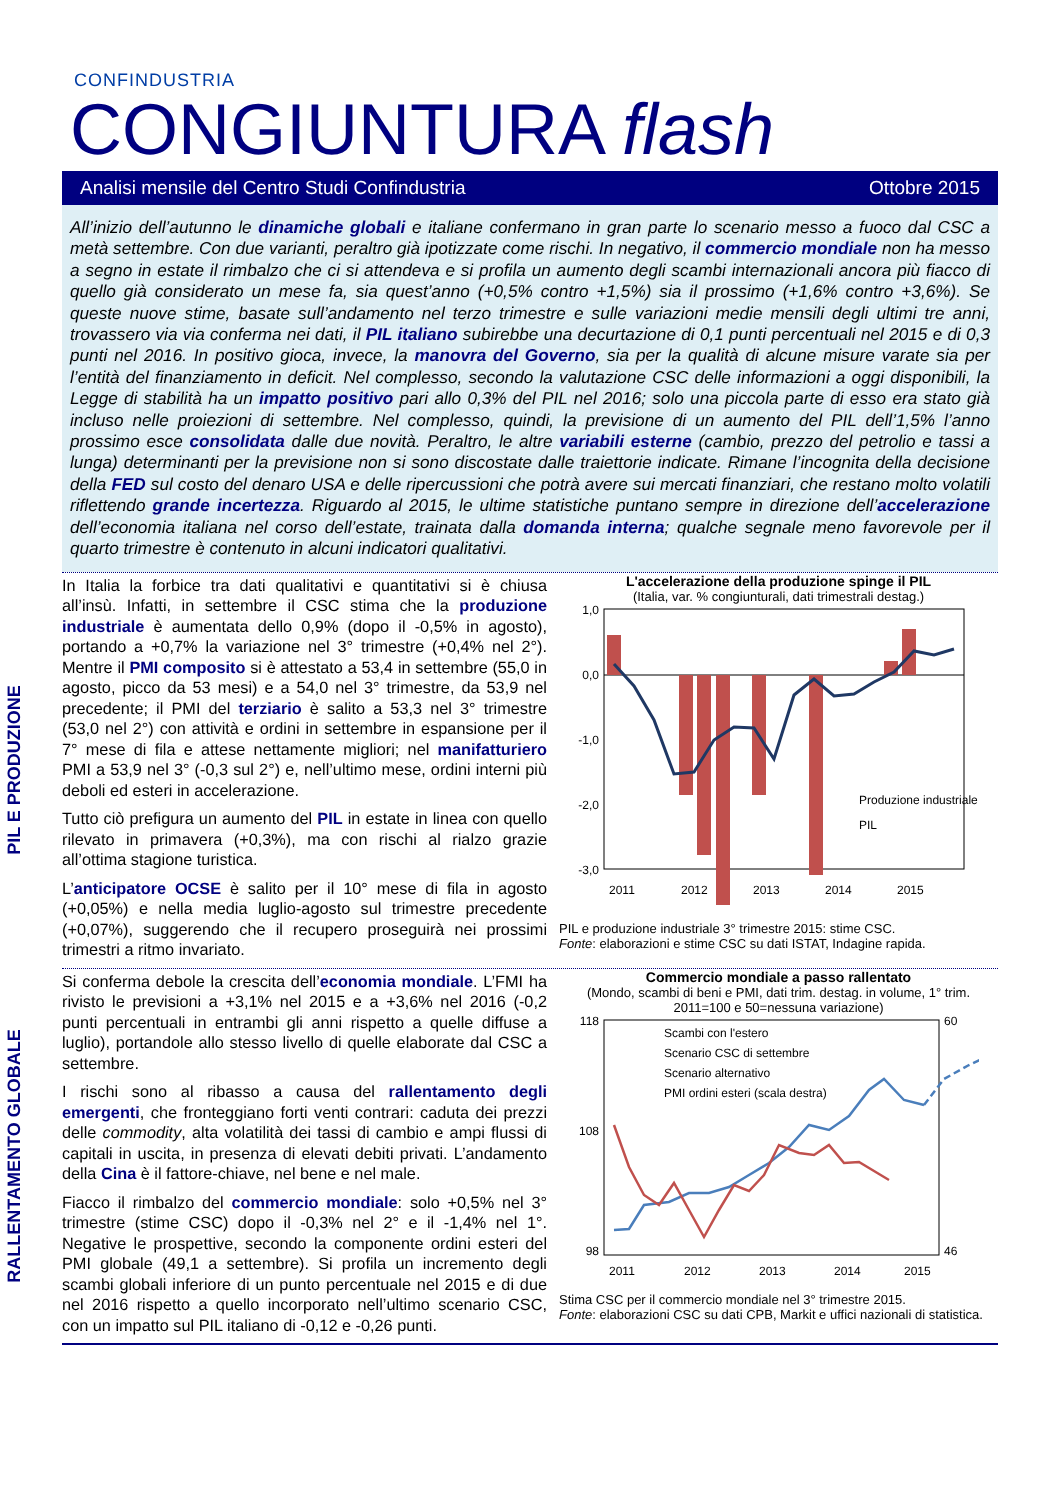CONFINDUSTRIA
CONGIUNTURA flash
Analisi mensile del Centro Studi Confindustria Ottobre 2015
All’inizio dell’autunno le dinamiche globali e italiane confermano in gran parte lo scenario messo a fuoco dal CSC a metà settembre. Con due varianti, peraltro già ipotizzate come rischi. In negativo, il commercio mondiale non ha messo a segno in estate il rimbalzo che ci si attendeva e si profila un aumento degli scambi internazionali ancora più fiacco di quello già considerato un mese fa, sia quest’anno (+0,5% contro +1,5%) sia il prossimo (+1,6% contro +3,6%). Se queste nuove stime, basate sull’andamento nel terzo trimestre e sulle variazioni medie mensili degli ultimi tre anni, trovassero via via conferma nei dati, il PIL italiano subirebbe una decurtazione di 0,1 punti percentuali nel 2015 e di 0,3 punti nel 2016. In positivo gioca, invece, la manovra del Governo, sia per la qualità di alcune misure varate sia per l’entità del finanziamento in deficit. Nel complesso, secondo la valutazione CSC delle informazioni a oggi disponibili, la Legge di stabilità ha un impatto positivo pari allo 0,3% del PIL nel 2016; solo una piccola parte di esso era stato già incluso nelle proiezioni di settembre. Nel complesso, quindi, la previsione di un aumento del PIL dell’1,5% l’anno prossimo esce consolidata dalle due novità. Peraltro, le altre variabili esterne (cambio, prezzo del petrolio e tassi a lunga) determinanti per la previsione non si sono discostate dalle traiettorie indicate. Rimane l’incognita della decisione della FED sul costo del denaro USA e delle ripercussioni che potrà avere sui mercati finanziari, che restano molto volatili riflettendo grande incertezza. Riguardo al 2015, le ultime statistiche puntano sempre in direzione dell’accelerazione dell’economia italiana nel corso dell’estate, trainata dalla domanda interna; qualche segnale meno favorevole per il quarto trimestre è contenuto in alcuni indicatori qualitativi.
PIL E PRODUZIONE
In Italia la forbice tra dati qualitativi e quantitativi si è chiusa all’insù. Infatti, in settembre il CSC stima che la produzione industriale è aumentata dello 0,9% (dopo il -0,5% in agosto), portando a +0,7% la variazione nel 3° trimestre (+0,4% nel 2°). Mentre il PMI composito si è attestato a 53,4 in settembre (55,0 in agosto, picco da 53 mesi) e a 54,0 nel 3° trimestre, da 53,9 nel precedente; il PMI del terziario è salito a 53,3 nel 3° trimestre (53,0 nel 2°) con attività e ordini in settembre in espansione per il 7° mese di fila e attese nettamente migliori; nel manifatturiero PMI a 53,9 nel 3° (-0,3 sul 2°) e, nell’ultimo mese, ordini interni più deboli ed esteri in accelerazione.
Tutto ciò prefigura un aumento del PIL in estate in linea con quello rilevato in primavera (+0,3%), ma con rischi al rialzo grazie all’ottima stagione turistica.
L’anticipatore OCSE è salito per il 10° mese di fila in agosto (+0,05%) e nella media luglio-agosto sul trimestre precedente (+0,07%), suggerendo che il recupero proseguirà nei prossimi trimestri a ritmo invariato.
L'accelerazione della produzione spinge il PIL
(Italia, var. % congiunturali, dati trimestrali destag.)
1,0
0,0
-1,0
-2,0
-3,0
2011
2012
2013
2014
2015
Produzione industriale
PIL
PIL e produzione industriale 3° trimestre 2015: stime CSC.
Fonte: elaborazioni e stime CSC su dati ISTAT, Indagine rapida.
RALLENTAMENTO GLOBALE
Si conferma debole la crescita dell’economia mondiale. L’FMI ha rivisto le previsioni a +3,1% nel 2015 e a +3,6% nel 2016 (-0,2 punti percentuali in entrambi gli anni rispetto a quelle diffuse a luglio), portandole allo stesso livello di quelle elaborate dal CSC a settembre.
I rischi sono al ribasso a causa del rallentamento degli emergenti, che fronteggiano forti venti contrari: caduta dei prezzi delle commodity, alta volatilità dei tassi di cambio e ampi flussi di capitali in uscita, in presenza di elevati debiti privati. L’andamento della Cina è il fattore-chiave, nel bene e nel male.
Fiacco il rimbalzo del commercio mondiale: solo +0,5% nel 3° trimestre (stime CSC) dopo il -0,3% nel 2° e il -1,4% nel 1°. Negative le prospettive, secondo la componente ordini esteri del PMI globale (49,1 a settembre). Si profila un incremento degli scambi globali inferiore di un punto percentuale nel 2015 e di due nel 2016 rispetto a quello incorporato nell’ultimo scenario CSC, con un impatto sul PIL italiano di -0,12 e -0,26 punti.
Commercio mondiale a passo rallentato
(Mondo, scambi di beni e PMI, dati trim. destag. in volume, 1° trim. 2011=100 e 50=nessuna variazione)
118
108
98
60
46
2011
2012
2013
2014
2015
Scambi con l'estero
Scenario CSC di settembre
Scenario alternativo
PMI ordini esteri (scala destra)
Stima CSC per il commercio mondiale nel 3° trimestre 2015.
Fonte: elaborazioni CSC su dati CPB, Markit e uffici nazionali di statistica.